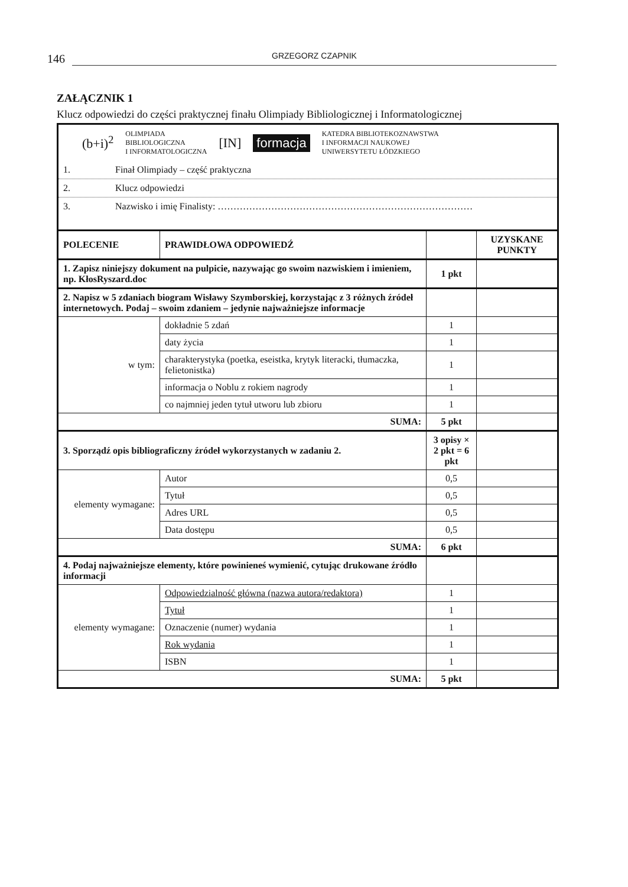146
GRZEGORZ CZAPNIK
ZAŁĄCZNIK 1
Klucz odpowiedzi do części praktycznej finału Olimpiady Bibliologicznej i Informatologicznej
(b+i)<sup>2</sup> OLIMPIADA
BIBLIOLOGICZNA
I INFORMATOLOGICZNA [IN] formacja KATEDRA BIBLIOTEKOZNAWSTWA
I INFORMACJI NAUKOWEJ
UNIWERSYTETU ŁÓDZKIEGO
1. Finał Olimpiady – część praktyczna
2. Klucz odpowiedzi
3. Nazwisko i imię Finalisty: ………………………………………………………………………
| POLECENIE | PRAWIDŁOWA ODPOWIEDŹ | | UZYSKANE PUNKTY |
| --- | --- | --- | --- |
| 1. Zapisz niniejszy dokument na pulpicie, nazywając go swoim nazwiskiem i imieniem, np. KłosRyszard.doc | | 1 pkt | |
| 2. Napisz w 5 zdaniach biogram Wisławy Szymborskiej, korzystając z 3 różnych źródeł internetowych. Podaj – swoim zdaniem – jedynie najważniejsze informacje | | | |
| w tym: | dokładnie 5 zdań | 1 | |
| | daty życia | 1 | |
| | charakterystyka (poetka, eseistka, krytyk literacki, tłumaczka, felietonistka) | 1 | |
| | informacja o Noblu z rokiem nagrody | 1 | |
| | co najmniej jeden tytuł utworu lub zbioru | 1 | |
| SUMA: | | 5 pkt | |
| 3. Sporządź opis bibliograficzny źródeł wykorzystanych w zadaniu 2. | | 3 opisy × 2 pkt = 6 pkt | |
| elementy wymagane: | Autor | 0,5 | |
| | Tytuł | 0,5 | |
| | Adres URL | 0,5 | |
| | Data dostępu | 0,5 | |
| SUMA: | | 6 pkt | |
| 4. Podaj najważniejsze elementy, które powinieneś wymienić, cytując drukowane źródło informacji | | | |
| elementy wymagane: | Odpowiedzialność główna (nazwa autora/redaktora) | 1 | |
| | Tytuł | 1 | |
| | Oznaczenie (numer) wydania | 1 | |
| | Rok wydania | 1 | |
| | ISBN | 1 | |
| SUMA: | | 5 pkt | |